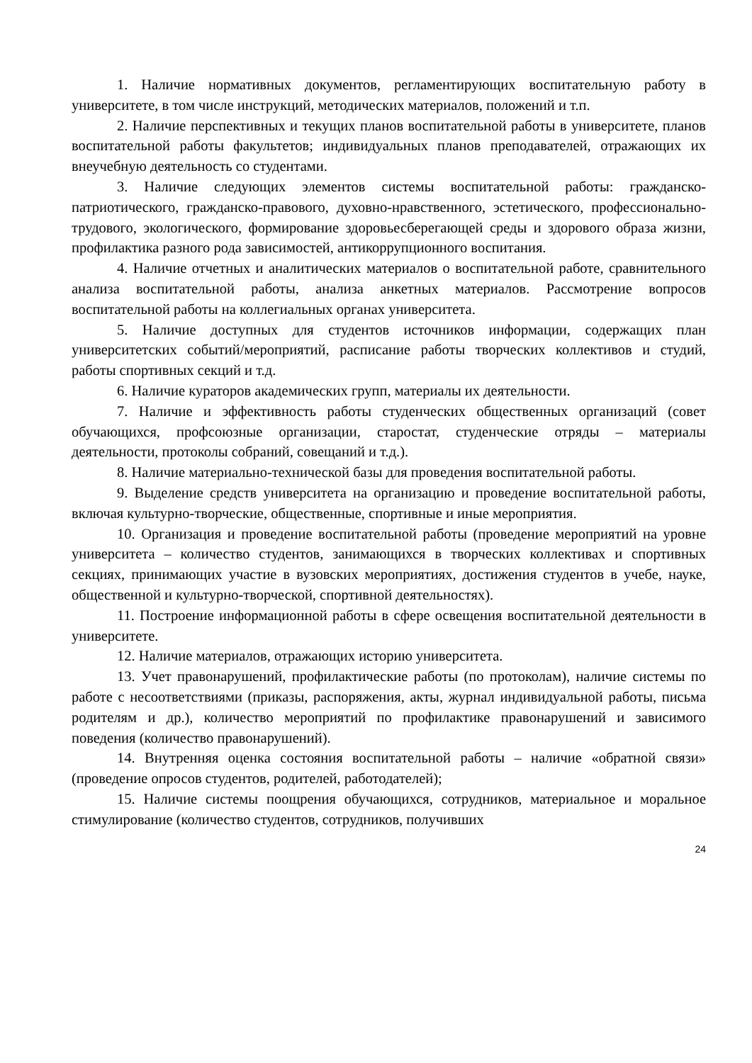1. Наличие нормативных документов, регламентирующих воспитательную работу в университете, в том числе инструкций, методических материалов, положений и т.п.
2. Наличие перспективных и текущих планов воспитательной работы в университете, планов воспитательной работы факультетов; индивидуальных планов преподавателей, отражающих их внеучебную деятельность со студентами.
3. Наличие следующих элементов системы воспитательной работы: гражданско- патриотического, гражданско-правового, духовно-нравственного, эстетического, профессионально-трудового, экологического, формирование здоровьесберегающей среды и здорового образа жизни, профилактика разного рода зависимостей, антикоррупционного воспитания.
4. Наличие отчетных и аналитических материалов о воспитательной работе, сравнительного анализа воспитательной работы, анализа анкетных материалов. Рассмотрение вопросов воспитательной работы на коллегиальных органах университета.
5. Наличие доступных для студентов источников информации, содержащих план университетских событий/мероприятий, расписание работы творческих коллективов и студий, работы спортивных секций и т.д.
6. Наличие кураторов академических групп, материалы их деятельности.
7. Наличие и эффективность работы студенческих общественных организаций (совет обучающихся, профсоюзные организации, старостат, студенческие отряды – материалы деятельности, протоколы собраний, совещаний и т.д.).
8. Наличие материально-технической базы для проведения воспитательной работы.
9. Выделение средств университета на организацию и проведение воспитательной работы, включая культурно-творческие, общественные, спортивные и иные мероприятия.
10. Организация и проведение воспитательной работы (проведение мероприятий на уровне университета – количество студентов, занимающихся в творческих коллективах и спортивных секциях, принимающих участие в вузовских мероприятиях, достижения студентов в учебе, науке, общественной и культурно-творческой, спортивной деятельностях).
11. Построение информационной работы в сфере освещения воспитательной деятельности в университете.
12. Наличие материалов, отражающих историю университета.
13. Учет правонарушений, профилактические работы (по протоколам), наличие системы по работе с несоответствиями (приказы, распоряжения, акты, журнал индивидуальной работы, письма родителям и др.), количество мероприятий по профилактике правонарушений и зависимого поведения (количество правонарушений).
14. Внутренняя оценка состояния воспитательной работы – наличие «обратной связи» (проведение опросов студентов, родителей, работодателей);
15. Наличие системы поощрения обучающихся, сотрудников, материальное и моральное стимулирование (количество студентов, сотрудников, получивших
24